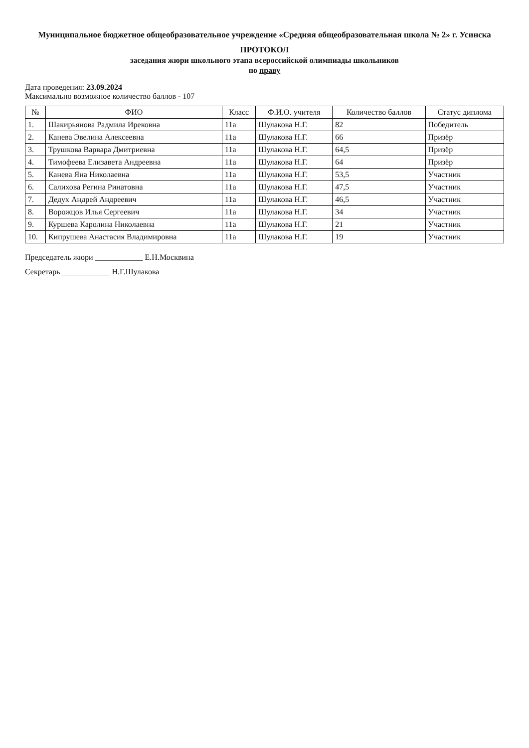Муниципальное бюджетное общеобразовательное учреждение «Средняя общеобразовательная школа № 2» г. Усинска
ПРОТОКОЛ
заседания жюри школьного этапа всероссийской олимпиады школьников
по праву
Дата проведения: 23.09.2024
Максимально возможное количество баллов - 107
| № | ФИО | Класс | Ф.И.О. учителя | Количество баллов | Статус диплома |
| --- | --- | --- | --- | --- | --- |
| 1. | Шакирьянова Радмила Ирековна | 11а | Шулакова Н.Г. | 82 | Победитель |
| 2. | Канева Эвелина Алексеевна | 11а | Шулакова Н.Г. | 66 | Призёр |
| 3. | Трушкова Варвара Дмитриевна | 11а | Шулакова Н.Г. | 64,5 | Призёр |
| 4. | Тимофеева Елизавета Андреевна | 11а | Шулакова Н.Г. | 64 | Призёр |
| 5. | Канева Яна Николаевна | 11а | Шулакова Н.Г. | 53,5 | Участник |
| 6. | Салихова Регина Ринатовна | 11а | Шулакова Н.Г. | 47,5 | Участник |
| 7. | Дедух Андрей Андреевич | 11а | Шулакова Н.Г. | 46,5 | Участник |
| 8. | Ворожцов Илья Сергеевич | 11а | Шулакова Н.Г. | 34 | Участник |
| 9. | Куршева Каролина Николаевна | 11а | Шулакова Н.Г. | 21 | Участник |
| 10. | Кипрушева Анастасия Владимировна | 11а | Шулакова Н.Г. | 19 | Участник |
Председатель жюри ____________ Е.Н.Москвина
Секретарь ____________ Н.Г.Шулакова